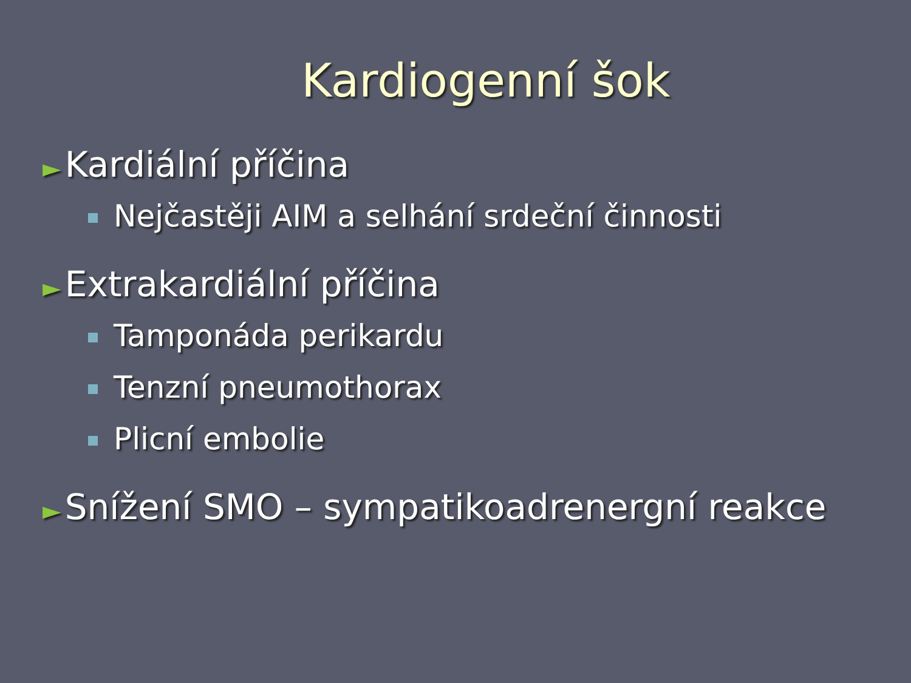Kardiogenní šok
► Kardiální příčina
Nejčastěji AIM a selhání srdeční činnosti
► Extrakardiální příčina
Tamponáda perikardu
Tenzní pneumothorax
Plicní embolie
► Snížení SMO – sympatikoadrenergní reakce